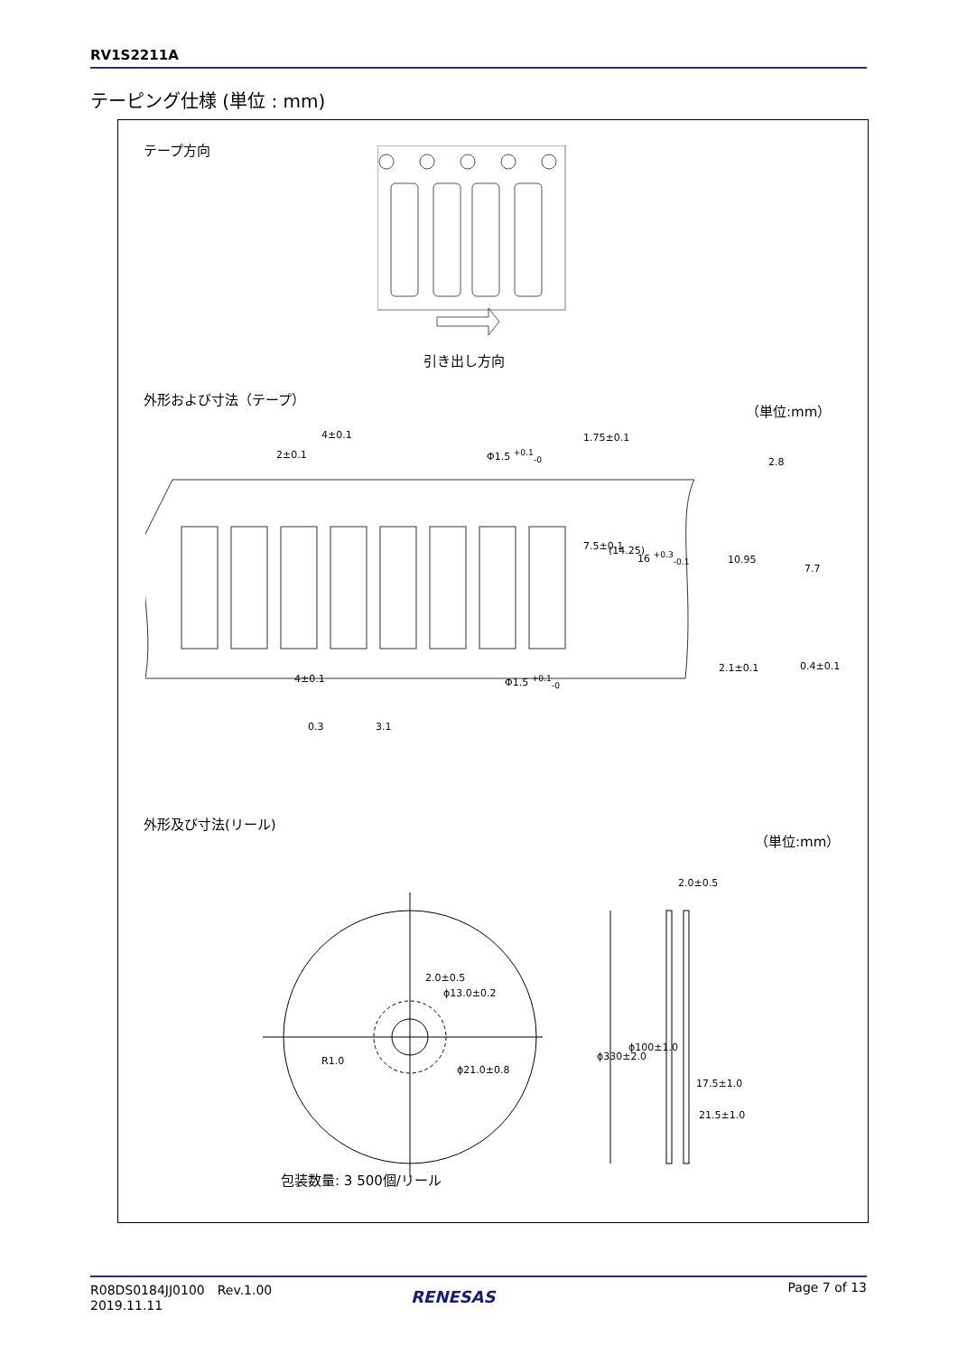RV1S2211A
テーピング仕様 (単位 : mm)
テープ方向
引き出し方向
外形および寸法（テープ） （単位:mm）
4±0.1
2±0.1 Φ1.5 <sup>+0.1</sup><sub>-0</sub>
1.75±0.1
7.5±0.1 (14.25) 16 <sup>+0.3</sup><sub>-0.1</sub>
4±0.1 Φ1.5 <sup>+0.1</sup><sub>-0</sub>
2.8
10.95
7.7
2.1±0.1 0.4±0.1
0.3 3.1
外形及び寸法(リール)
（単位:mm）
2.0±0.5
2.0±0.5
ϕ13.0±0.2
R1.0
ϕ21.0±0.8
ϕ330±2.0
ϕ100±1.0
17.5±1.0
21.5±1.0
包装数量: 3 500個/リール
R08DS0184JJ0100　Rev.1.00
2019.11.11
Page 7 of 13
RENESAS